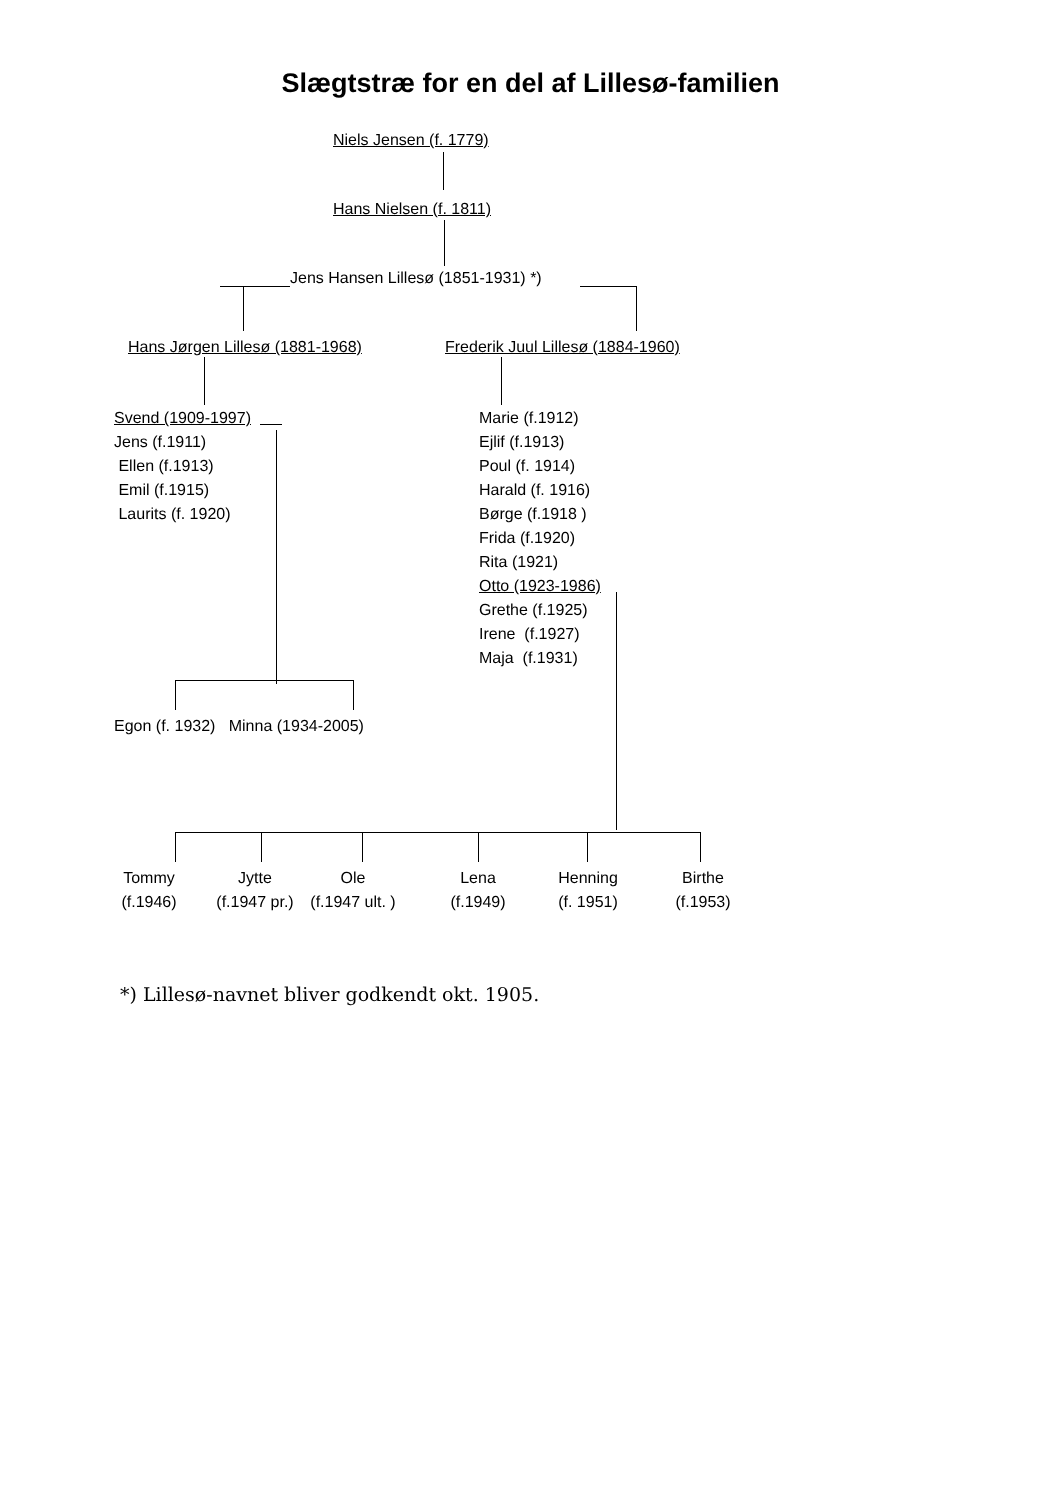Slægtstræ for en del af Lillesø-familien
Niels Jensen (f. 1779)
Hans Nielsen (f. 1811)
Jens Hansen Lillesø (1851-1931) *)
Hans Jørgen Lillesø (1881-1968) Frederik Juul Lillesø (1884-1960)
Svend (1909-1997)
Jens (f.1911)
Ellen (f.1913)
Emil (f.1915)
Laurits (f. 1920)
Marie (f.1912)
Ejlif (f.1913)
Poul (f. 1914)
Harald (f. 1916)
Børge (f.1918 )
Frida (f.1920)
Rita (1921)
Otto (1923-1986)
Grethe (f.1925)
Irene (f.1927)
Maja (f.1931)
Egon (f. 1932) Minna (1934-2005)
Tommy
(f.1946)
Jytte
(f.1947 pr.)
Ole
(f.1947 ult. )
Lena
(f.1949)
Henning
(f. 1951)
Birthe
(f.1953)
*) Lillesø-navnet bliver godkendt okt. 1905.